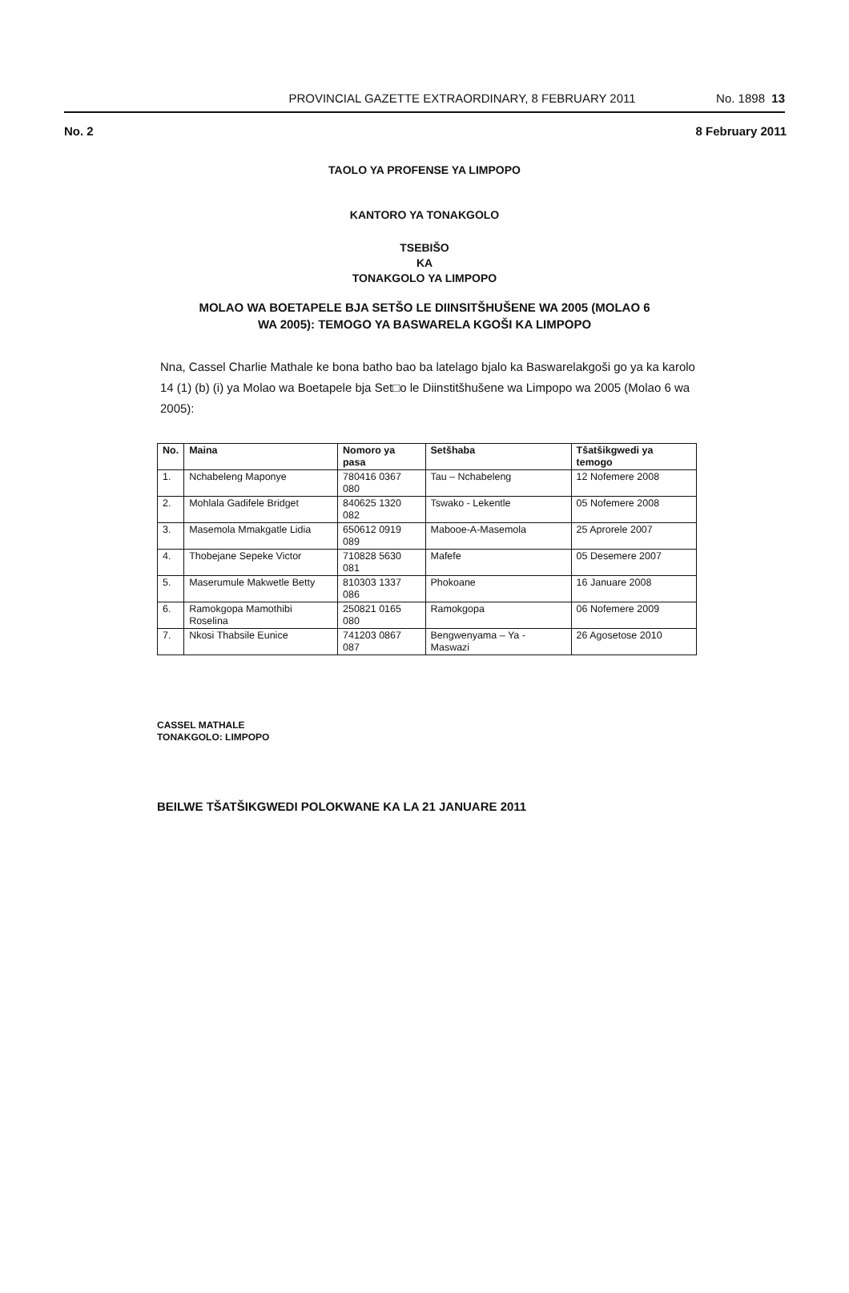PROVINCIAL GAZETTE EXTRAORDINARY, 8 FEBRUARY 2011 No. 1898 13
No. 2 8 February 2011
TAOLO YA PROFENSE YA LIMPOPO
KANTORO YA TONAKGOLO
TSEBIŠO
KA
TONAKGOLO YA LIMPOPO
MOLAO WA BOETAPELE BJA SETŠO LE DIINSITŠHUŠENE WA 2005 (MOLAO 6
WA 2005): TEMOGO YA BASWARELA KGOŠI KA LIMPOPO
Nna, Cassel Charlie Mathale ke bona batho bao ba latelago bjalo ka Baswarelakgoši go ya ka karolo 14 (1) (b) (i) ya Molao wa Boetapele bja Set□o le Diinstitšhušene wa Limpopo wa 2005 (Molao 6 wa 2005):
| No. | Maina | Nomoro ya pasa | Setšhaba | Tšatšikgwedi ya temogo |
| --- | --- | --- | --- | --- |
| 1. | Nchabeleng Maponye | 780416 0367 080 | Tau – Nchabeleng | 12 Nofemere 2008 |
| 2. | Mohlala Gadifele Bridget | 840625 1320 082 | Tswako - Lekentle | 05 Nofemere 2008 |
| 3. | Masemola Mmakgatle Lidia | 650612 0919 089 | Mabooe-A-Masemola | 25 Aprorele 2007 |
| 4. | Thobejane Sepeke Victor | 710828 5630 081 | Mafefe | 05 Desemere 2007 |
| 5. | Maserumule Makwetle Betty | 810303 1337 086 | Phokoane | 16 Januare 2008 |
| 6. | Ramokgopa Mamothibi Roselina | 250821 0165 080 | Ramokgopa | 06 Nofemere 2009 |
| 7. | Nkosi Thabsile Eunice | 741203 0867 087 | Bengwenyama – Ya - Maswazi | 26 Agosetose 2010 |
CASSEL MATHALE
TONAKGOLO: LIMPOPO
BEILWE TŠATŠIKGWEDI POLOKWANE KA LA 21 JANUARE 2011